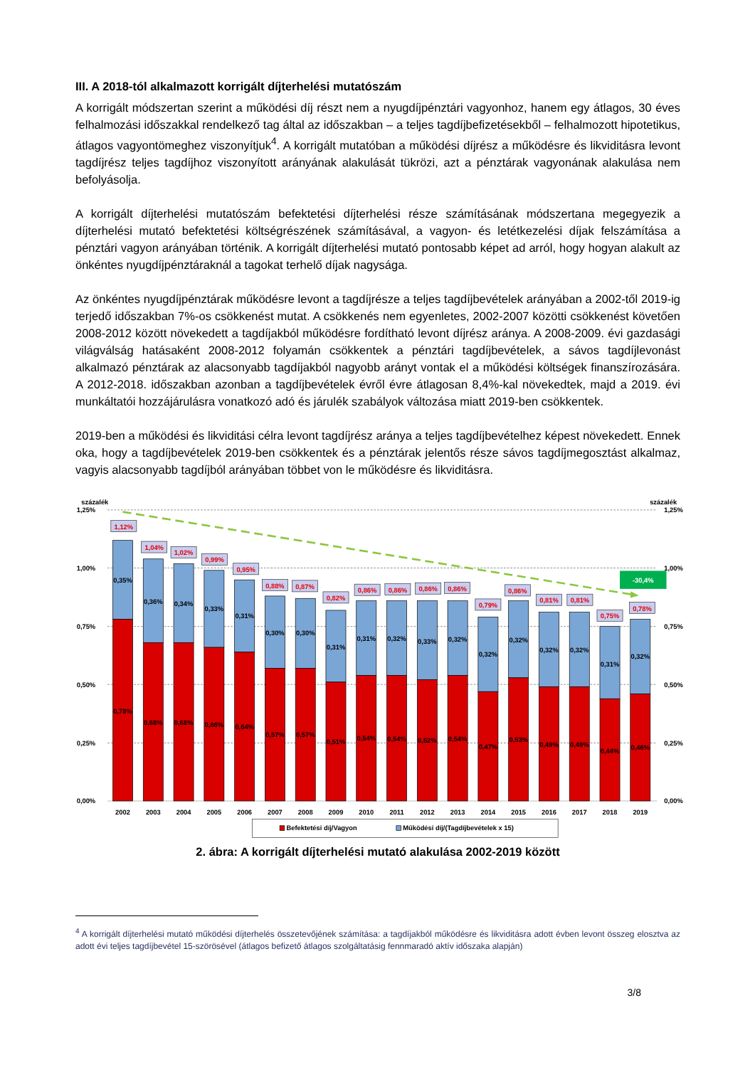III. A 2018-tól alkalmazott korrigált díjterhelési mutatószám
A korrigált módszertan szerint a működési díj részt nem a nyugdíjpénztári vagyonhoz, hanem egy átlagos, 30 éves felhalmozási időszakkal rendelkező tag által az időszakban – a teljes tagdíjbefizetésekből – felhalmozott hipotetikus, átlagos vagyontömeghez viszonyítjuk<sup>4</sup>. A korrigált mutatóban a működési díjrész a működésre és likviditásra levont tagdíjrész teljes tagdíjhoz viszonyított arányának alakulását tükrözi, azt a pénztárak vagyonának alakulása nem befolyásolja.
A korrigált díjterhelési mutatószám befektetési díjterhelési része számításának módszertana megegyezik a díjterhelési mutató befektetési költségrészének számításával, a vagyon- és letétkezelési díjak felszámítása a pénztári vagyon arányában történik. A korrigált díjterhelési mutató pontosabb képet ad arról, hogy hogyan alakult az önkéntes nyugdíjpénztáraknál a tagokat terhelő díjak nagysága.
Az önkéntes nyugdíjpénztárak működésre levont a tagdíjrésze a teljes tagdíjbevételek arányában a 2002-től 2019-ig terjedő időszakban 7%-os csökkenést mutat. A csökkenés nem egyenletes, 2002-2007 közötti csökkenést követően 2008-2012 között növekedett a tagdíjakból működésre fordítható levont díjrész aránya. A 2008-2009. évi gazdasági világválság hatásaként 2008-2012 folyamán csökkentek a pénztári tagdíjbevételek, a sávos tagdíjlevonást alkalmazó pénztárak az alacsonyabb tagdíjakból nagyobb arányt vontak el a működési költségek finanszírozására. A 2012-2018. időszakban azonban a tagdíjbevételek évről évre átlagosan 8,4%-kal növekedtek, majd a 2019. évi munkáltatói hozzájárulásra vonatkozó adó és járulék szabályok változása miatt 2019-ben csökkentek.
2019-ben a működési és likviditási célra levont tagdíjrész aránya a teljes tagdíjbevételhez képest növekedett. Ennek oka, hogy a tagdíjbevételek 2019-ben csökkentek és a pénztárak jelentős része sávos tagdíjmegosztást alkalmaz, vagyis alacsonyabb tagdíjból arányában többet von le működésre és likviditásra.
százalék
1,25%
1,00%
0,75%
0,50%
0,25%
0,00%
százalék
1,25%
1,00%
0,75%
0,50%
0,25%
0,00%
-30,4%
1,12%
1,04%
1,02%
0,99%
0,95%
0,88%
0,87%
0,82%
0,86%
0,86%
0,86%
0,86%
0,79%
0,86%
0,81%
0,81%
0,75%
0,78%
0,35%
0,36%
0,34%
0,33%
0,31%
0,30%
0,30%
0,31%
0,31%
0,32%
0,33%
0,32%
0,32%
0,32%
0,32%
0,32%
0,31%
0,32%
0,78%
0,68%
0,68%
0,66%
0,64%
0,57%
0,57%
0,51%
0,54%
0,54%
0,52%
0,54%
0,47%
0,53%
0,49%
0,49%
0,44%
0,46%
2002
2003
2004
2005
2006
2007
2008
2009
2010
2011
2012
2013
2014
2015
2016
2017
2018
2019
Befektetési díj/Vagyon
Működési díj/(Tagdíjbevételek x 15)
2. ábra: A korrigált díjterhelési mutató alakulása 2002-2019 között
<sup>4</sup> A korrigált díjterhelési mutató működési díjterhelés összetevőjének számítása: a tagdíjakból működésre és likviditásra adott évben levont összeg elosztva az adott évi teljes tagdíjbevétel 15-szörösével (átlagos befizető átlagos szolgáltatásig fennmaradó aktív időszaka alapján)
3/8